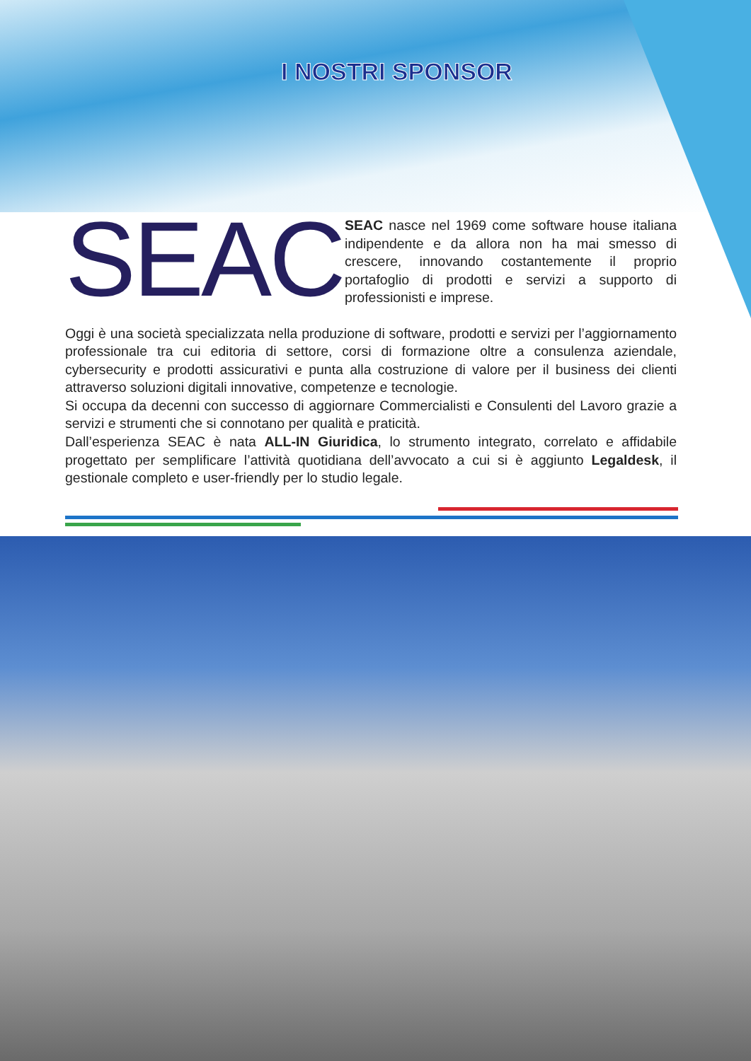I NOSTRI SPONSOR
SEAC
SEAC nasce nel 1969 come software house italiana indipendente e da allora non ha mai smesso di crescere, innovando costantemente il proprio portafoglio di prodotti e servizi a supporto di professionisti e imprese.
Oggi è una società specializzata nella produzione di software, prodotti e servizi per l’aggiornamento professionale tra cui editoria di settore, corsi di formazione oltre a consulenza aziendale, cybersecurity e prodotti assicurativi e punta alla costruzione di valore per il business dei clienti attraverso soluzioni digitali innovative, competenze e tecnologie.
Si occupa da decenni con successo di aggiornare Commercialisti e Consulenti del Lavoro grazie a servizi e strumenti che si connotano per qualità e praticità.
Dall’esperienza SEAC è nata ALL-IN Giuridica, lo strumento integrato, correlato e affidabile progettato per semplificare l’attività quotidiana dell’avvocato a cui si è aggiunto Legaldesk, il gestionale completo e user-friendly per lo studio legale.